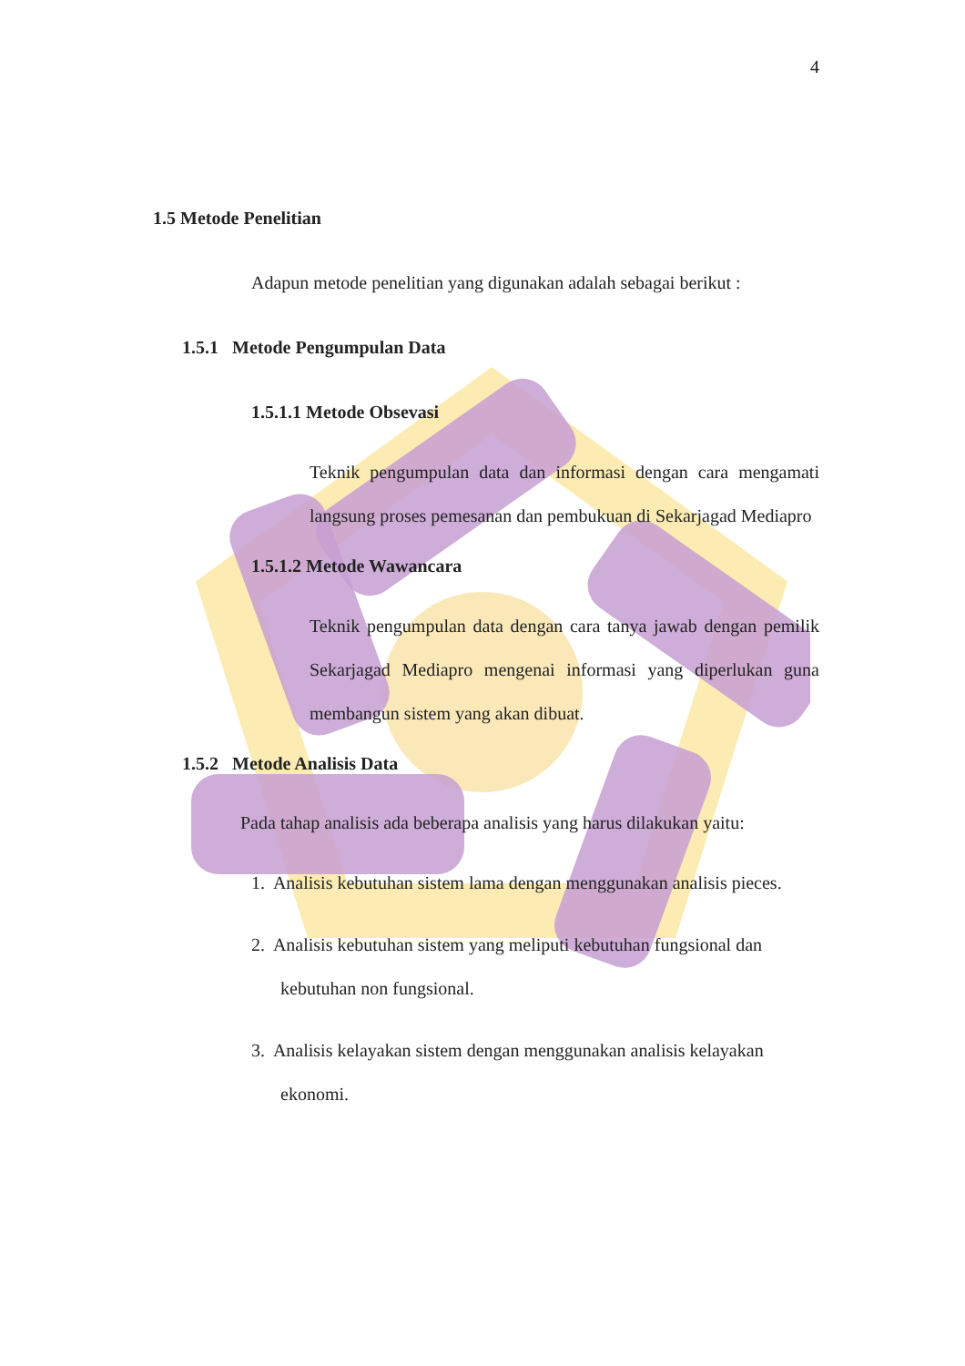4
1.5 Metode Penelitian
Adapun metode penelitian yang digunakan adalah sebagai berikut :
1.5.1 Metode Pengumpulan Data
1.5.1.1 Metode Obsevasi
Teknik pengumpulan data dan informasi dengan cara mengamati langsung proses pemesanan dan pembukuan di Sekarjagad Mediapro
1.5.1.2 Metode Wawancara
Teknik pengumpulan data dengan cara tanya jawab dengan pemilik Sekarjagad Mediapro mengenai informasi yang diperlukan guna membangun sistem yang akan dibuat.
1.5.2 Metode Analisis Data
Pada tahap analisis ada beberapa analisis yang harus dilakukan yaitu:
1. Analisis kebutuhan sistem lama dengan menggunakan analisis pieces.
2. Analisis kebutuhan sistem yang meliputi kebutuhan fungsional dan
kebutuhan non fungsional.
3. Analisis kelayakan sistem dengan menggunakan analisis kelayakan
ekonomi.